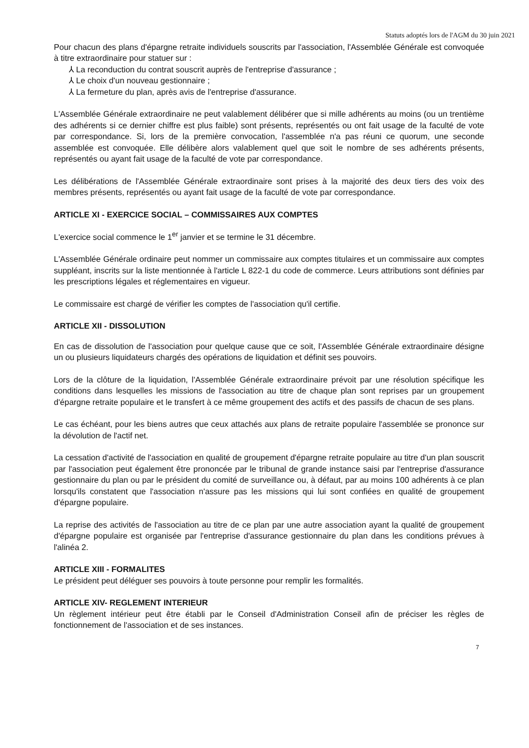Statuts adoptés lors de l'AGM du 30 juin 2021
Pour chacun des plans d'épargne retraite individuels souscrits par l'association, l'Assemblée Générale est convoquée à titre extraordinaire pour statuer sur :
⅄ La reconduction du contrat souscrit auprès de l'entreprise d'assurance ;
⅄ Le choix d'un nouveau gestionnaire ;
⅄ La fermeture du plan, après avis de l'entreprise d'assurance.
L'Assemblée Générale extraordinaire ne peut valablement délibérer que si mille adhérents au moins (ou un trentième des adhérents si ce dernier chiffre est plus faible) sont présents, représentés ou ont fait usage de la faculté de vote par correspondance. Si, lors de la première convocation, l'assemblée n'a pas réuni ce quorum, une seconde assemblée est convoquée. Elle délibère alors valablement quel que soit le nombre de ses adhérents présents, représentés ou ayant fait usage de la faculté de vote par correspondance.
Les délibérations de l'Assemblée Générale extraordinaire sont prises à la majorité des deux tiers des voix des membres présents, représentés ou ayant fait usage de la faculté de vote par correspondance.
ARTICLE XI - EXERCICE SOCIAL – COMMISSAIRES AUX COMPTES
L'exercice social commence le 1<sup>er</sup> janvier et se termine le 31 décembre.
L'Assemblée Générale ordinaire peut nommer un commissaire aux comptes titulaires et un commissaire aux comptes suppléant, inscrits sur la liste mentionnée à l'article L 822-1 du code de commerce. Leurs attributions sont définies par les prescriptions légales et réglementaires en vigueur.
Le commissaire est chargé de vérifier les comptes de l'association qu'il certifie.
ARTICLE XII - DISSOLUTION
En cas de dissolution de l'association pour quelque cause que ce soit, l'Assemblée Générale extraordinaire désigne un ou plusieurs liquidateurs chargés des opérations de liquidation et définit ses pouvoirs.
Lors de la clôture de la liquidation, l'Assemblée Générale extraordinaire prévoit par une résolution spécifique les conditions dans lesquelles les missions de l'association au titre de chaque plan sont reprises par un groupement d'épargne retraite populaire et le transfert à ce même groupement des actifs et des passifs de chacun de ses plans.
Le cas échéant, pour les biens autres que ceux attachés aux plans de retraite populaire l'assemblée se prononce sur la dévolution de l'actif net.
La cessation d'activité de l'association en qualité de groupement d'épargne retraite populaire au titre d'un plan souscrit par l'association peut également être prononcée par le tribunal de grande instance saisi par l'entreprise d'assurance gestionnaire du plan ou par le président du comité de surveillance ou, à défaut, par au moins 100 adhérents à ce plan lorsqu'ils constatent que l'association n'assure pas les missions qui lui sont confiées en qualité de groupement d'épargne populaire.
La reprise des activités de l'association au titre de ce plan par une autre association ayant la qualité de groupement d'épargne populaire est organisée par l'entreprise d'assurance gestionnaire du plan dans les conditions prévues à l'alinéa 2.
ARTICLE XIII - FORMALITES
Le président peut déléguer ses pouvoirs à toute personne pour remplir les formalités.
ARTICLE XIV- REGLEMENT INTERIEUR
Un règlement intérieur peut être établi par le Conseil d'Administration Conseil afin de préciser les règles de fonctionnement de l'association et de ses instances.
7